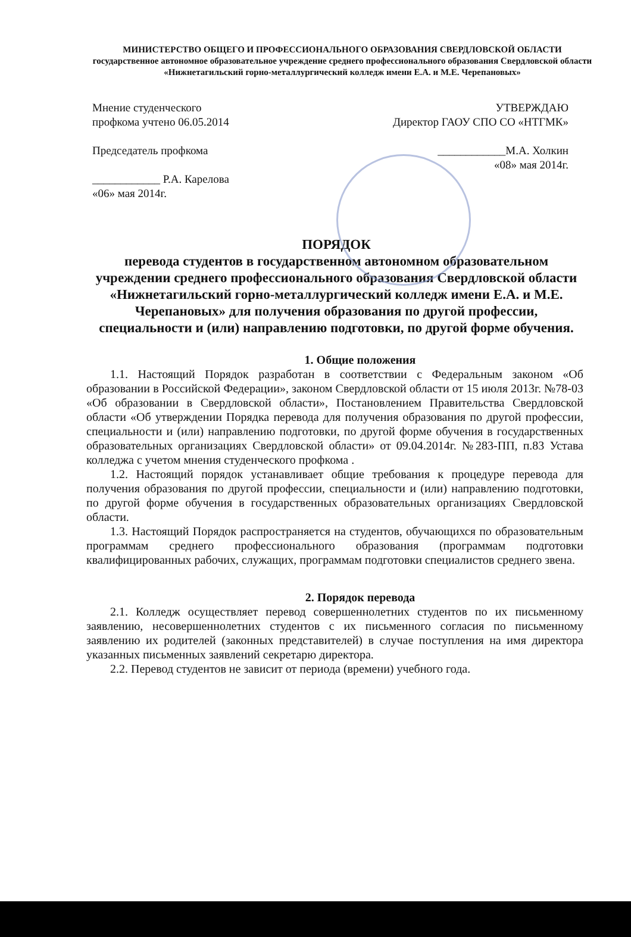МИНИСТЕРСТВО ОБЩЕГО И ПРОФЕССИОНАЛЬНОГО ОБРАЗОВАНИЯ СВЕРДЛОВСКОЙ ОБЛАСТИ
государственное автономное образовательное учреждение среднего профессионального образования Свердловской области
«Нижнетагильский горно-металлургический колледж имени Е.А. и М.Е. Черепановых»
Мнение студенческого
профкома учтено 06.05.2014
Председатель профкома
____________ Р.А. Карелова
«06» мая 2014г.
УТВЕРЖДАЮ
Директор ГАОУ СПО СО «НТГМК»
____________М.А. Холкин
«08» мая 2014г.
ПОРЯДОК
перевода студентов в государственном автономном образовательном учреждении среднего профессионального образования Свердловской области «Нижнетагильский горно-металлургический колледж имени Е.А. и М.Е. Черепановых» для получения образования по другой профессии, специальности и (или) направлению подготовки, по другой форме обучения.
1. Общие положения
1.1. Настоящий Порядок разработан в соответствии с Федеральным законом «Об образовании в Российской Федерации», законом Свердловской области от 15 июля 2013г. №78-03 «Об образовании в Свердловской области», Постановлением Правительства Свердловской области «Об утверждении Порядка перевода для получения образования по другой профессии, специальности и (или) направлению подготовки, по другой форме обучения в государственных образовательных организациях Свердловской области» от 09.04.2014г. №283-ПП, п.83 Устава колледжа с учетом мнения студенческого профкома .
1.2. Настоящий порядок устанавливает общие требования к процедуре перевода для получения образования по другой профессии, специальности и (или) направлению подготовки, по другой форме обучения в государственных образовательных организациях Свердловской области.
1.3. Настоящий Порядок распространяется на студентов, обучающихся по образовательным программам среднего профессионального образования (программам подготовки квалифицированных рабочих, служащих, программам подготовки специалистов среднего звена.
2. Порядок перевода
2.1. Колледж осуществляет перевод совершеннолетних студентов по их письменному заявлению, несовершеннолетних студентов с их письменного согласия по письменному заявлению их родителей (законных представителей) в случае поступления на имя директора указанных письменных заявлений секретарю директора.
2.2. Перевод студентов не зависит от периода (времени) учебного года.